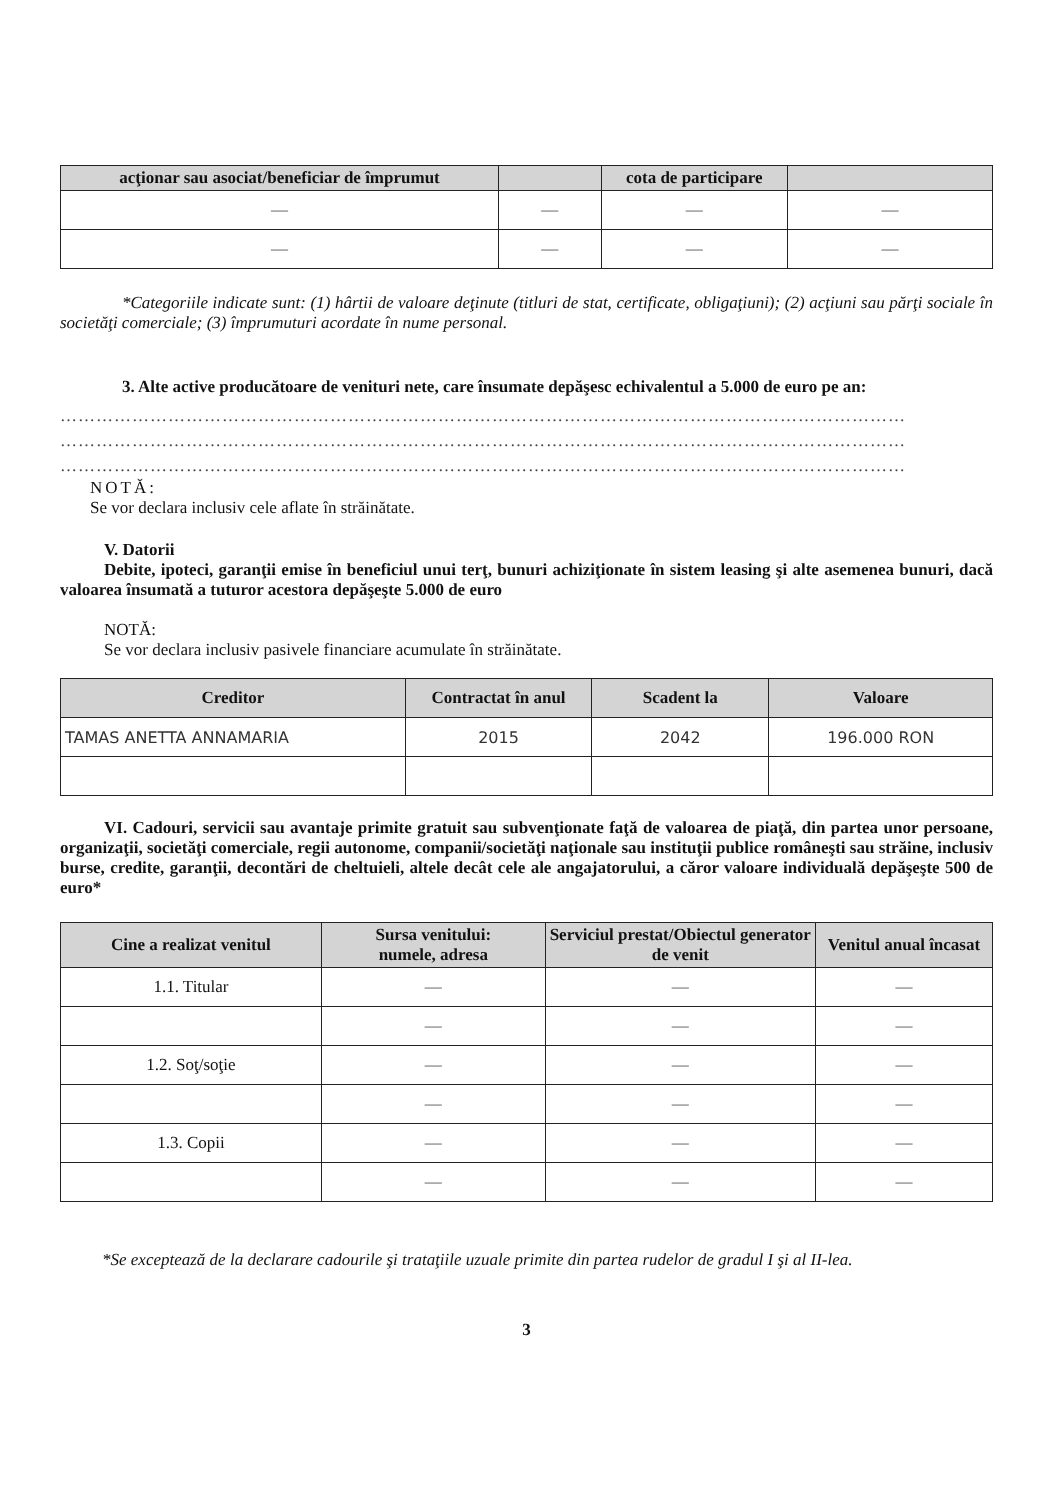| acţionar sau asociat/beneficiar de împrumut | | cota de participare | |
| --- | --- | --- | --- |
| — | — | — | — |
| — | — | — | — |
*Categoriile indicate sunt: (1) hârtii de valoare deţinute (titluri de stat, certificate, obligaţiuni); (2) acţiuni sau părţi sociale în societăţi comerciale; (3) împrumuturi acordate în nume personal.
3. Alte active producătoare de venituri nete, care însumate depăşesc echivalentul a 5.000 de euro pe an:
……………………………………………………………………………………………………………………………
……………………………………………………………………………………………………………………………
……………………………………………………………………………………………………………………………
NOTĂ:
Se vor declara inclusiv cele aflate în străinătate.
V. Datorii
Debite, ipoteci, garanţii emise în beneficiul unui terţ, bunuri achiziţionate în sistem leasing şi alte asemenea bunuri, dacă valoarea însumată a tuturor acestora depăşeşte 5.000 de euro
NOTĂ:
Se vor declara inclusiv pasivele financiare acumulate în străinătate.
| Creditor | Contractat în anul | Scadent la | Valoare |
| --- | --- | --- | --- |
| TAMAS ANETTA ANNAMARIA | 2015 | 2042 | 196.000 RON |
VI. Cadouri, servicii sau avantaje primite gratuit sau subvenţionate faţă de valoarea de piaţă, din partea unor persoane, organizaţii, societăţi comerciale, regii autonome, companii/societăţi naţionale sau instituţii publice româneşti sau străine, inclusiv burse, credite, garanţii, decontări de cheltuieli, altele decât cele ale angajatorului, a căror valoare individuală depăşeşte 500 de euro*
| Cine a realizat venitul | Sursa venitului: numele, adresa | Serviciul prestat/Obiectul generator de venit | Venitul anual încasat |
| --- | --- | --- | --- |
| 1.1. Titular | — | — | — |
| | — | — | — |
| 1.2. Soţ/soţie | — | — | — |
| | — | — | — |
| 1.3. Copii | — | — | — |
| | — | — | — |
*Se exceptează de la declarare cadourile şi trataţiile uzuale primite din partea rudelor de gradul I şi al II-lea.
3